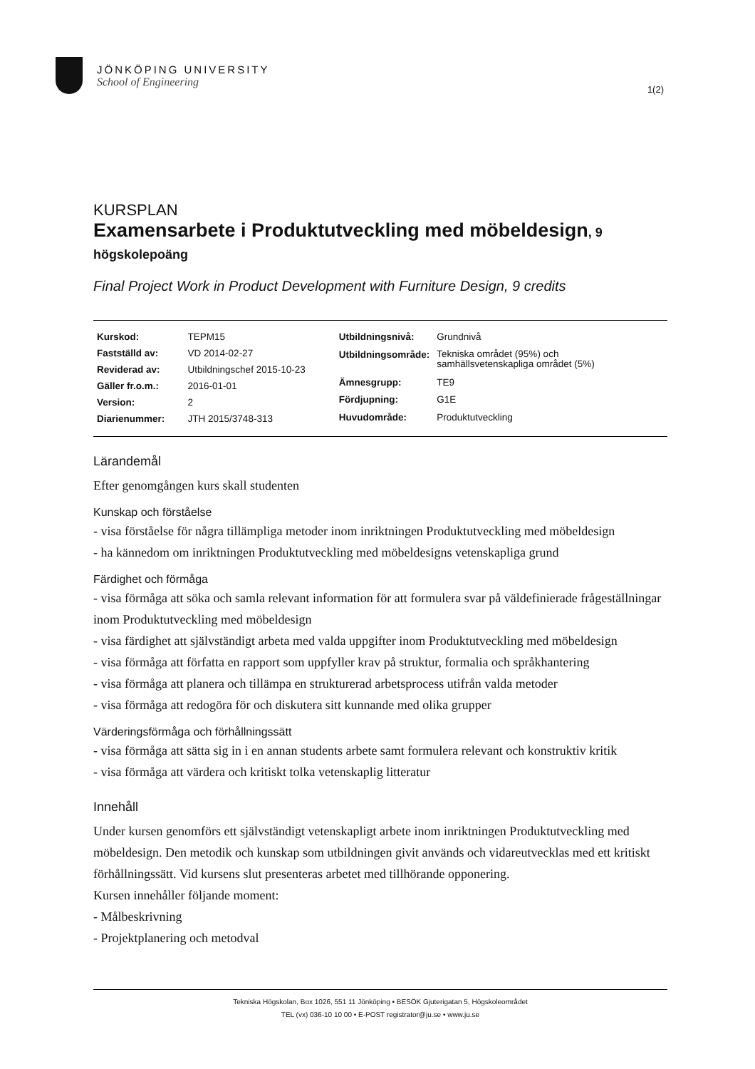JÖNKÖPING UNIVERSITY
School of Engineering
1(2)
KURSPLAN
Examensarbete i Produktutveckling med möbeldesign, 9 högskolepoäng
Final Project Work in Product Development with Furniture Design, 9 credits
| Kurskod: | TEPM15 |
| Fastställd av: | VD 2014-02-27 |
| Reviderad av: | Utbildningschef 2015-10-23 |
| Gäller fr.o.m.: | 2016-01-01 |
| Version: | 2 |
| Diarienummer: | JTH 2015/3748-313 |
| Utbildningsnivå: | Grundnivå |
| Utbildningsområde: | Tekniska området (95%) och samhällsvetenskapliga området (5%) |
| Ämnesgrupp: | TE9 |
| Fördjupning: | G1E |
| Huvudområde: | Produktutveckling |
Lärandemål
Efter genomgången kurs skall studenten
Kunskap och förståelse
- visa förståelse för några tillämpliga metoder inom inriktningen Produktutveckling med möbeldesign
- ha kännedom om inriktningen Produktutveckling med möbeldesigns vetenskapliga grund
Färdighet och förmåga
- visa förmåga att söka och samla relevant information för att formulera svar på väldefinierade frågeställningar inom Produktutveckling med möbeldesign
- visa färdighet att självständigt arbeta med valda uppgifter inom Produktutveckling med möbeldesign
- visa förmåga att författa en rapport som uppfyller krav på struktur, formalia och språkhantering
- visa förmåga att planera och tillämpa en strukturerad arbetsprocess utifrån valda metoder
- visa förmåga att redogöra för och diskutera sitt kunnande med olika grupper
Värderingsförmåga och förhållningssätt
- visa förmåga att sätta sig in i en annan students arbete samt formulera relevant och konstruktiv kritik
- visa förmåga att värdera och kritiskt tolka vetenskaplig litteratur
Innehåll
Under kursen genomförs ett självständigt vetenskapligt arbete inom inriktningen Produktutveckling med möbeldesign. Den metodik och kunskap som utbildningen givit används och vidareutvecklas med ett kritiskt förhållningssätt. Vid kursens slut presenteras arbetet med tillhörande opponering.
Kursen innehåller följande moment:
- Målbeskrivning
- Projektplanering och metodval
Tekniska Högskolan, Box 1026, 551 11 Jönköping • BESÖK Gjuterigatan 5, Högskoleområdet
TEL (vx) 036-10 10 00 • E-POST registrator@ju.se • www.ju.se